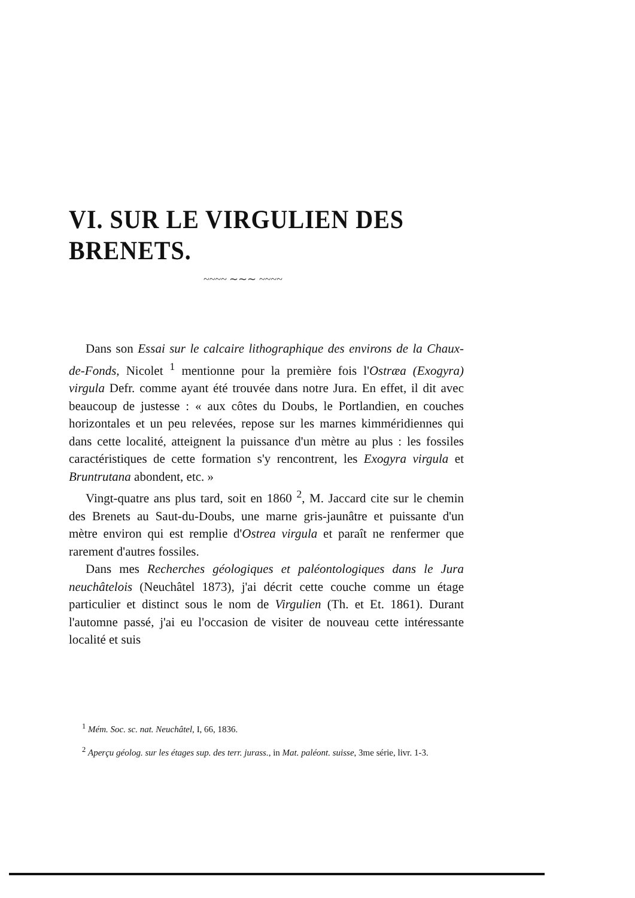VI. SUR LE VIRGULIEN DES BRENETS.
~~~~ ∼∼∼ ~~~~
Dans son Essai sur le calcaire lithographique des environs de la Chaux-de-Fonds, Nicolet <sup>1</sup> mentionne pour la première fois l'Ostræa (Exogyra) virgula Defr. comme ayant été trouvée dans notre Jura. En effet, il dit avec beaucoup de justesse : « aux côtes du Doubs, le Portlandien, en couches horizontales et un peu relevées, repose sur les marnes kimméridiennes qui dans cette localité, atteignent la puissance d'un mètre au plus : les fossiles caractéristiques de cette formation s'y rencontrent, les Exogyra virgula et Bruntrutana abondent, etc. »
Vingt-quatre ans plus tard, soit en 1860 <sup>2</sup>, M. Jaccard cite sur le chemin des Brenets au Saut-du-Doubs, une marne gris-jaunâtre et puissante d'un mètre environ qui est remplie d'Ostrea virgula et paraît ne renfermer que rarement d'autres fossiles.
Dans mes Recherches géologiques et paléontologiques dans le Jura neuchâtelois (Neuchâtel 1873), j'ai décrit cette couche comme un étage particulier et distinct sous le nom de Virgulien (Th. et Et. 1861). Durant l'automne passé, j'ai eu l'occasion de visiter de nouveau cette intéressante localité et suis
<sup>1</sup> Mém. Soc. sc. nat. Neuchâtel, I, 66, 1836.
<sup>2</sup> Aperçu géolog. sur les étages sup. des terr. jurass., in Mat. paléont. suisse, 3me série, livr. 1-3.